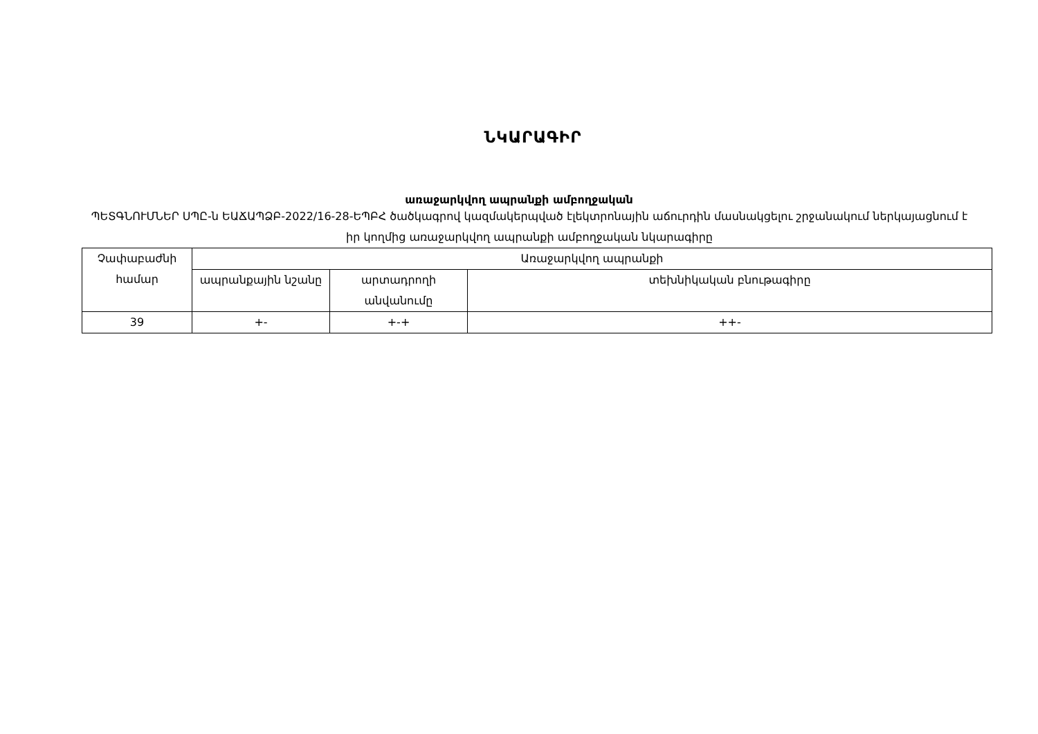ՆԿԱՐԱԳԻՐ
առաջարկվող ապրանքի ամբողջական
ՊԵՏԳՆՈՒՄՆԵՐ ՍՊԸ-ն ԵԱՃԱՊՁԲ-2022/16-28-ԵՊԲՀ ծածկագրով կազմակերպված էլեկտրոնային աճուրդին մասնակցելու շրջանակում ներկայացնում է իր կողմից առաջարկվող ապրանքի ամբողջական նկարագիրը
| Չափաբաժնի համար | Առաջարկվող ապրանքի | | |
| --- | --- | --- | --- |
| | ապրանքային նշանը | արտադրողի անվանումը | տեխնիկական բնութագիրը |
| 39 | +- | +-+ | ++- |